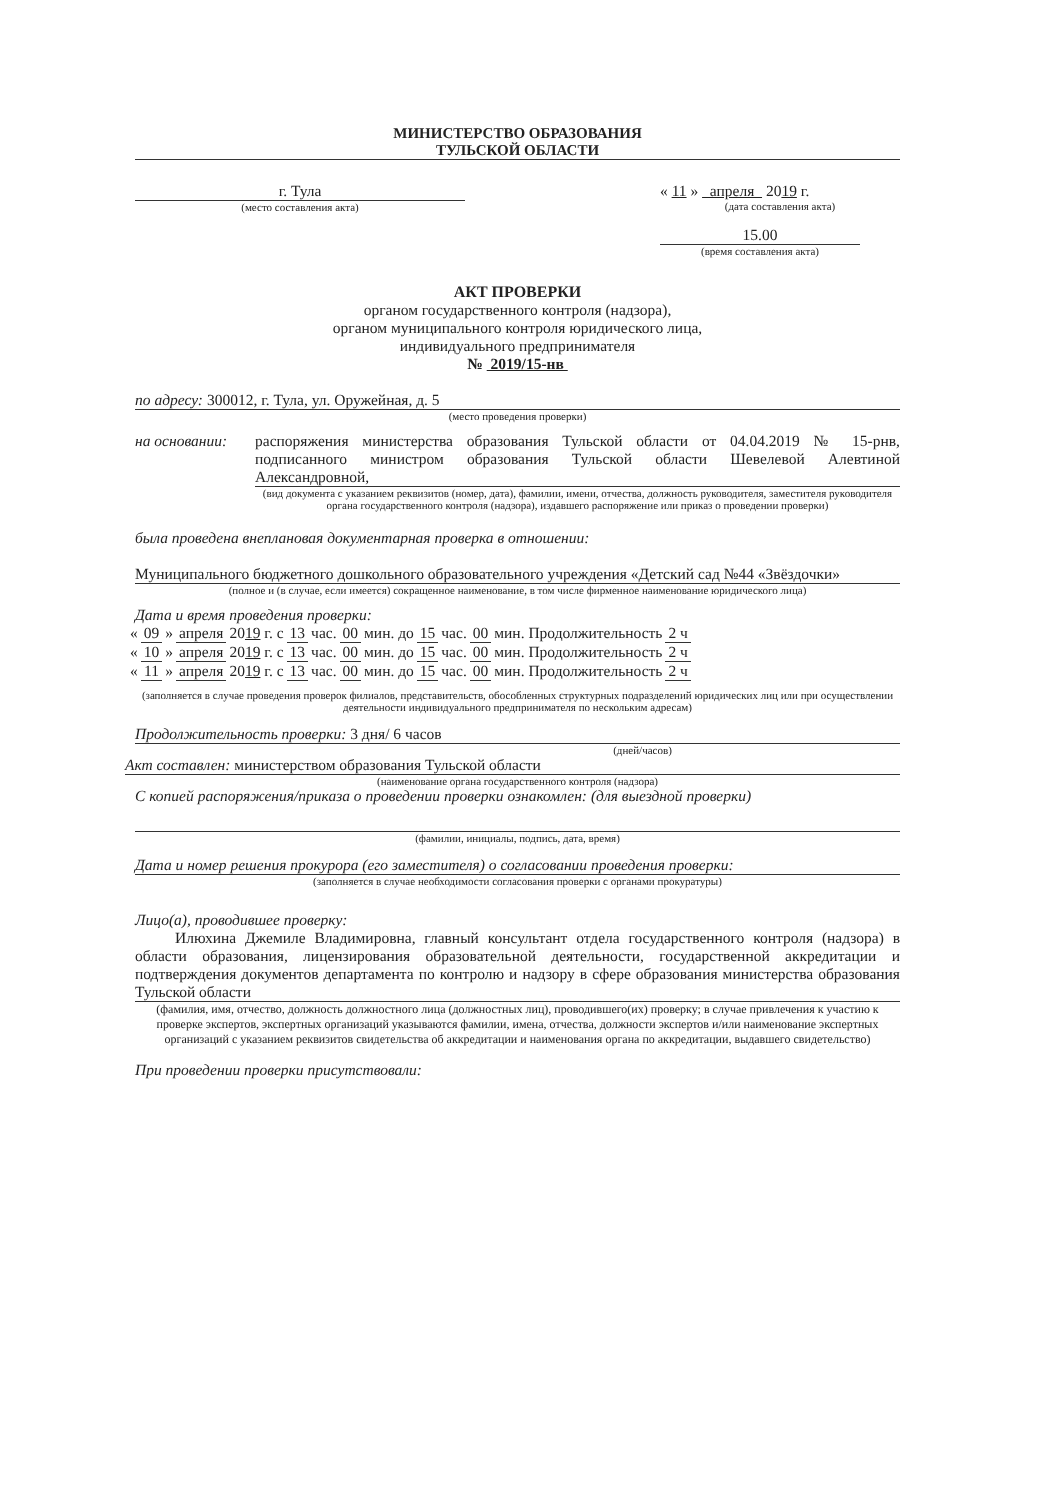МИНИСТЕРСТВО ОБРАЗОВАНИЯ
ТУЛЬСКОЙ ОБЛАСТИ
г. Тула
(место составления акта)
« 11 » апреля 2019 г.
(дата составления акта)
15.00
(время составления акта)
АКТ ПРОВЕРКИ
органом государственного контроля (надзора),
органом муниципального контроля юридического лица,
индивидуального предпринимателя
№ 2019/15-нв
по адресу: 300012, г. Тула, ул. Оружейная, д. 5
(место проведения проверки)
на основании:
распоряжения министерства образования Тульской области от 04.04.2019 № 15-рнв, подписанного министром образования Тульской области Шевелевой Алевтиной Александровной,
(вид документа с указанием реквизитов (номер, дата), фамилии, имени, отчества, должность руководителя, заместителя руководителя органа государственного контроля (надзора), издавшего распоряжение или приказ о проведении проверки)
была проведена внеплановая документарная проверка в отношении:
Муниципального бюджетного дошкольного образовательного учреждения «Детский сад №44 «Звёздочки»
(полное и (в случае, если имеется) сокращенное наименование, в том числе фирменное наименование юридического лица)
Дата и время проведения проверки:
| « | 09 | » | апреля | 20 19 г. с | 13 | час. | 00 | мин. до | 15 | час. | 00 | мин. Продолжительность | 2 ч |
| « | 10 | » | апреля | 20 19 г. с | 13 | час. | 00 | мин. до | 15 | час. | 00 | мин. Продолжительность | 2 ч |
| « | 11 | » | апреля | 20 19 г. с | 13 | час. | 00 | мин. до | 15 | час. | 00 | мин. Продолжительность | 2 ч |
(заполняется в случае проведения проверок филиалов, представительств, обособленных структурных подразделений юридических лиц или при осуществлении деятельности индивидуального предпринимателя по нескольким адресам)
Продолжительность проверки: 3 дня/ 6 часов
(дней/часов)
Акт составлен: министерством образования Тульской области
(наименование органа государственного контроля (надзора)
С копией распоряжения/приказа о проведении проверки ознакомлен: (для выездной проверки)
(фамилии, инициалы, подпись, дата, время)
Дата и номер решения прокурора (его заместителя) о согласовании проведения проверки:
(заполняется в случае необходимости согласования проверки с органами прокуратуры)
Лицо(а), проводившее проверку:
Илюхина Джемиле Владимировна, главный консультант отдела государственного контроля (надзора) в области образования, лицензирования образовательной деятельности, государственной аккредитации и подтверждения документов департамента по контролю и надзору в сфере образования министерства образования Тульской области
(фамилия, имя, отчество, должность должностного лица (должностных лиц), проводившего(их) проверку; в случае привлечения к участию к проверке экспертов, экспертных организаций указываются фамилии, имена, отчества, должности экспертов и/или наименование экспертных организаций с указанием реквизитов свидетельства об аккредитации и наименования органа по аккредитации, выдавшего свидетельство)
При проведении проверки присутствовали: